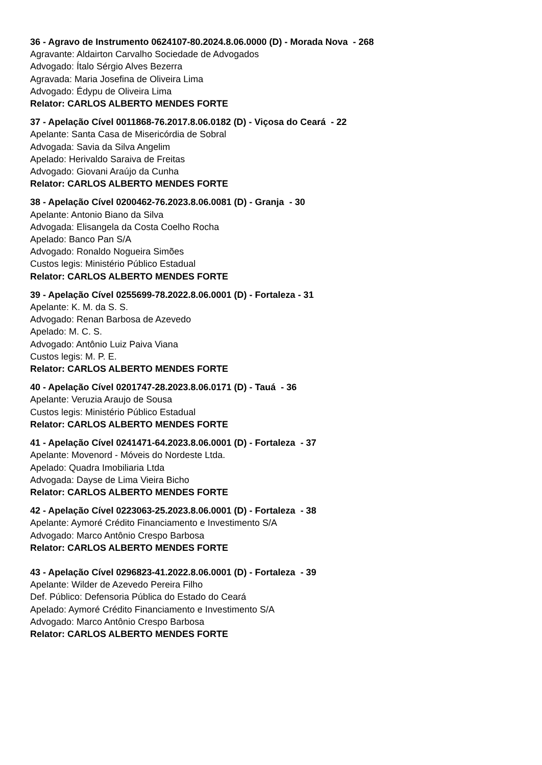36 - Agravo de Instrumento 0624107-80.2024.8.06.0000 (D) - Morada Nova - 268
Agravante: Aldairton Carvalho Sociedade de Advogados
Advogado: Ítalo Sérgio Alves Bezerra
Agravada: Maria Josefina de Oliveira Lima
Advogado: Édypu de Oliveira Lima
Relator: CARLOS ALBERTO MENDES FORTE
37 - Apelação Cível 0011868-76.2017.8.06.0182 (D) - Viçosa do Ceará - 22
Apelante: Santa Casa de Misericórdia de Sobral
Advogada: Savia da Silva Angelim
Apelado: Herivaldo Saraiva de Freitas
Advogado: Giovani Araújo da Cunha
Relator: CARLOS ALBERTO MENDES FORTE
38 - Apelação Cível 0200462-76.2023.8.06.0081 (D) - Granja - 30
Apelante: Antonio Biano da Silva
Advogada: Elisangela da Costa Coelho Rocha
Apelado: Banco Pan S/A
Advogado: Ronaldo Nogueira Simões
Custos legis: Ministério Público Estadual
Relator: CARLOS ALBERTO MENDES FORTE
39 - Apelação Cível 0255699-78.2022.8.06.0001 (D) - Fortaleza - 31
Apelante: K. M. da S. S.
Advogado: Renan Barbosa de Azevedo
Apelado: M. C. S.
Advogado: Antônio Luiz Paiva Viana
Custos legis: M. P. E.
Relator: CARLOS ALBERTO MENDES FORTE
40 - Apelação Cível 0201747-28.2023.8.06.0171 (D) - Tauá - 36
Apelante: Veruzia Araujo de Sousa
Custos legis: Ministério Público Estadual
Relator: CARLOS ALBERTO MENDES FORTE
41 - Apelação Cível 0241471-64.2023.8.06.0001 (D) - Fortaleza - 37
Apelante: Movenord - Móveis do Nordeste Ltda.
Apelado: Quadra Imobiliaria Ltda
Advogada: Dayse de Lima Vieira Bicho
Relator: CARLOS ALBERTO MENDES FORTE
42 - Apelação Cível 0223063-25.2023.8.06.0001 (D) - Fortaleza - 38
Apelante: Aymoré Crédito Financiamento e Investimento S/A
Advogado: Marco Antônio Crespo Barbosa
Relator: CARLOS ALBERTO MENDES FORTE
43 - Apelação Cível 0296823-41.2022.8.06.0001 (D) - Fortaleza - 39
Apelante: Wilder de Azevedo Pereira Filho
Def. Público: Defensoria Pública do Estado do Ceará
Apelado: Aymoré Crédito Financiamento e Investimento S/A
Advogado: Marco Antônio Crespo Barbosa
Relator: CARLOS ALBERTO MENDES FORTE